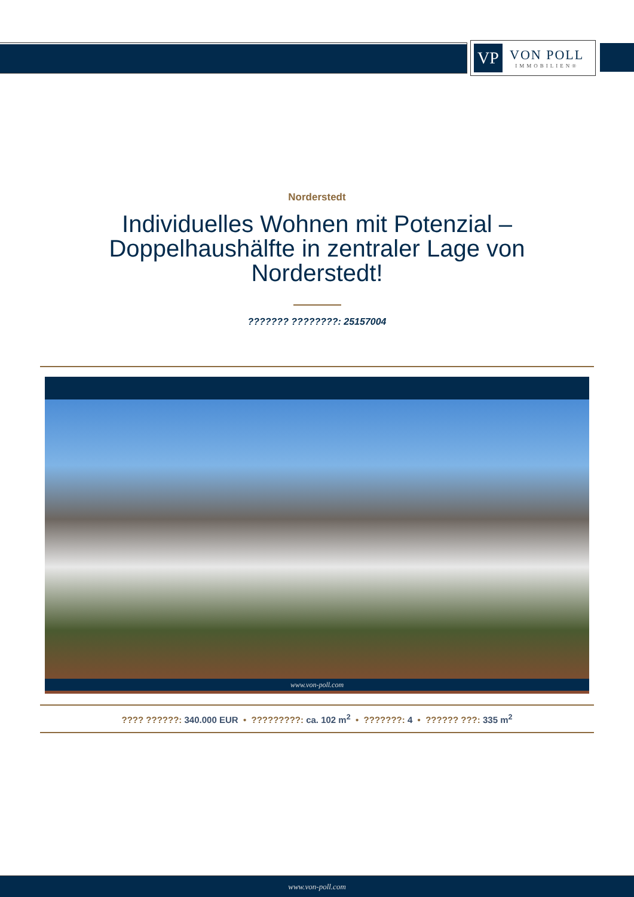VP
VON POLL
IMMOBILIEN®
Norderstedt
Individuelles Wohnen mit Potenzial – Doppelhaushälfte in zentraler Lage von Norderstedt!
??????? ????????: 25157004
www.von-poll.com
???? ??????: 340.000 EUR • ?????????: ca. 102 m<sup>2</sup> • ???????: 4 • ?????? ???: 335 m<sup>2</sup>
www.von-poll.com